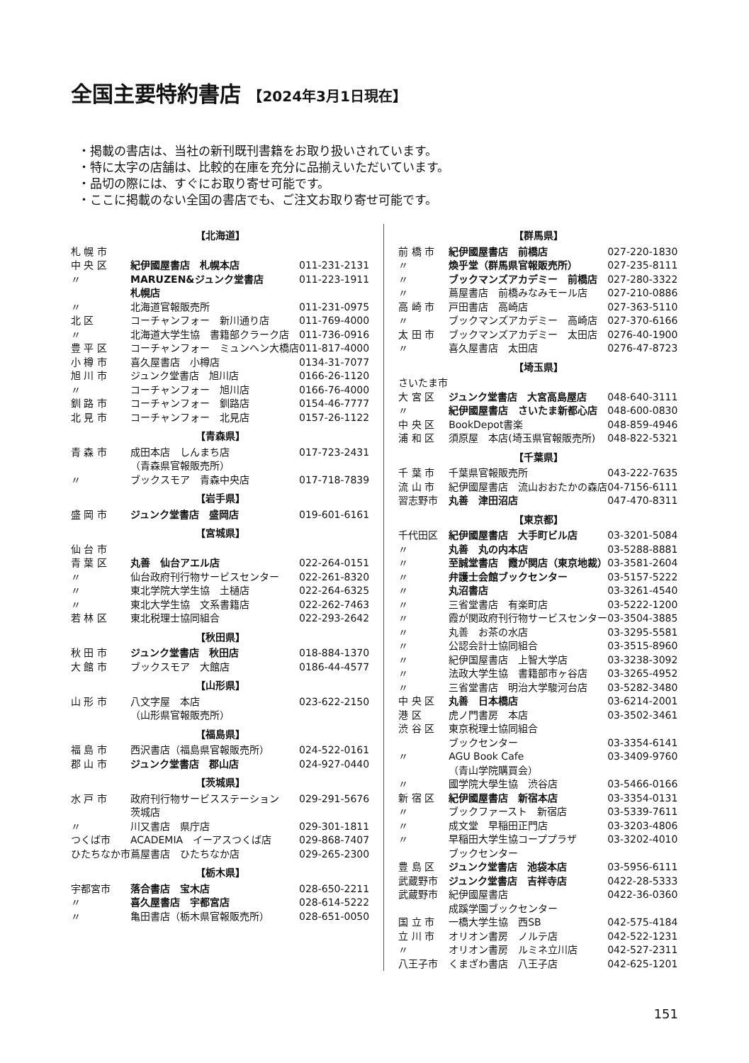全国主要特約書店 【2024年3月1日現在】
・掲載の書店は、当社の新刊既刊書籍をお取り扱いされています。
・特に太字の店舗は、比較的在庫を充分に品揃えいただいています。
・品切の際には、すぐにお取り寄せ可能です。
・ここに掲載のない全国の書店でも、ご注文お取り寄せ可能です。
| 【北海道】 | | |
| 札 幌 市 | | |
| 中 央 区 | 紀伊國屋書店 札幌本店 | 011-231-2131 |
| 〃 | MARUZEN&ジュンク堂書店 札幌店 | 011-223-1911 |
| 〃 | 北海道官報販売所 | 011-231-0975 |
| 北 区 | コーチャンフォー 新川通り店 | 011-769-4000 |
| 〃 | 北海道大学生協 書籍部クラーク店 | 011-736-0916 |
| 豊 平 区 | コーチャンフォー ミュンヘン大橋店 | 011-817-4000 |
| 小 樽 市 | 喜久屋書店 小樽店 | 0134-31-7077 |
| 旭 川 市 | ジュンク堂書店 旭川店 | 0166-26-1120 |
| 〃 | コーチャンフォー 旭川店 | 0166-76-4000 |
| 釧 路 市 | コーチャンフォー 釧路店 | 0154-46-7777 |
| 北 見 市 | コーチャンフォー 北見店 | 0157-26-1122 |
| 【青森県】 | | |
| 青 森 市 | 成田本店 しんまち店 （青森県官報販売所） | 017-723-2431 |
| 〃 | ブックスモア 青森中央店 | 017-718-7839 |
| 【岩手県】 | | |
| 盛 岡 市 | ジュンク堂書店 盛岡店 | 019-601-6161 |
| 【宮城県】 | | |
| 仙 台 市 | | |
| 青 葉 区 | 丸善 仙台アエル店 | 022-264-0151 |
| 〃 | 仙台政府刊行物サービスセンター | 022-261-8320 |
| 〃 | 東北学院大学生協 土樋店 | 022-264-6325 |
| 〃 | 東北大学生協 文系書籍店 | 022-262-7463 |
| 若 林 区 | 東北税理士協同組合 | 022-293-2642 |
| 【秋田県】 | | |
| 秋 田 市 | ジュンク堂書店 秋田店 | 018-884-1370 |
| 大 館 市 | ブックスモア 大館店 | 0186-44-4577 |
| 【山形県】 | | |
| 山 形 市 | 八文字屋 本店 （山形県官報販売所） | 023-622-2150 |
| 【福島県】 | | |
| 福 島 市 | 西沢書店（福島県官報販売所） | 024-522-0161 |
| 郡 山 市 | ジュンク堂書店 郡山店 | 024-927-0440 |
| 【茨城県】 | | |
| 水 戸 市 | 政府刊行物サービスステーション 茨城店 | 029-291-5676 |
| 〃 | 川又書店 県庁店 | 029-301-1811 |
| つくば市 | ACADEMIA イーアスつくば店 | 029-868-7407 |
| ひたちなか市 | 蔦屋書店 ひたちなか店 | 029-265-2300 |
| 【栃木県】 | | |
| 宇都宮市 | 落合書店 宝木店 | 028-650-2211 |
| 〃 | 喜久屋書店 宇都宮店 | 028-614-5222 |
| 〃 | 亀田書店（栃木県官報販売所） | 028-651-0050 |
| 【群馬県】 | | |
| 前 橋 市 | 紀伊國屋書店 前橋店 | 027-220-1830 |
| 〃 | 煥乎堂（群馬県官報販売所） | 027-235-8111 |
| 〃 | ブックマンズアカデミー 前橋店 | 027-280-3322 |
| 〃 | 蔦屋書店 前橋みなみモール店 | 027-210-0886 |
| 高 崎 市 | 戸田書店 高崎店 | 027-363-5110 |
| 〃 | ブックマンズアカデミー 高崎店 | 027-370-6166 |
| 太 田 市 | ブックマンズアカデミー 太田店 | 0276-40-1900 |
| 〃 | 喜久屋書店 太田店 | 0276-47-8723 |
| 【埼玉県】 | | |
| さいたま市 | | |
| 大 宮 区 | ジュンク堂書店 大宮高島屋店 | 048-640-3111 |
| 〃 | 紀伊國屋書店 さいたま新都心店 | 048-600-0830 |
| 中 央 区 | BookDepot書楽 | 048-859-4946 |
| 浦 和 区 | 須原屋 本店(埼玉県官報販売所) | 048-822-5321 |
| 【千葉県】 | | |
| 千 葉 市 | 千葉県官報販売所 | 043-222-7635 |
| 流 山 市 | 紀伊國屋書店 流山おおたかの森店 | 04-7156-6111 |
| 習志野市 | 丸善 津田沼店 | 047-470-8311 |
| 【東京都】 | | |
| 千代田区 | 紀伊國屋書店 大手町ビル店 | 03-3201-5084 |
| 〃 | 丸善 丸の内本店 | 03-5288-8881 |
| 〃 | 至誠堂書店 霞が関店（東京地裁） | 03-3581-2604 |
| 〃 | 弁護士会館ブックセンター | 03-5157-5222 |
| 〃 | 丸沼書店 | 03-3261-4540 |
| 〃 | 三省堂書店 有楽町店 | 03-5222-1200 |
| 〃 | 霞が関政府刊行物サービスセンター | 03-3504-3885 |
| 〃 | 丸善 お茶の水店 | 03-3295-5581 |
| 〃 | 公認会計士協同組合 | 03-3515-8960 |
| 〃 | 紀伊国屋書店 上智大学店 | 03-3238-3092 |
| 〃 | 法政大学生協 書籍部市ヶ谷店 | 03-3265-4952 |
| 〃 | 三省堂書店 明治大学駿河台店 | 03-5282-3480 |
| 中 央 区 | 丸善 日本橋店 | 03-6214-2001 |
| 港 区 | 虎ノ門書房 本店 | 03-3502-3461 |
| 渋 谷 区 | 東京税理士協同組合 ブックセンター | 03-3354-6141 |
| 〃 | AGU Book Cafe （青山学院購買会） | 03-3409-9760 |
| 〃 | 國学院大學生協 渋谷店 | 03-5466-0166 |
| 新 宿 区 | 紀伊國屋書店 新宿本店 | 03-3354-0131 |
| 〃 | ブックファースト 新宿店 | 03-5339-7611 |
| 〃 | 成文堂 早稲田正門店 | 03-3203-4806 |
| 〃 | 早稲田大学生協コーププラザ ブックセンター | 03-3202-4010 |
| 豊 島 区 | ジュンク堂書店 池袋本店 | 03-5956-6111 |
| 武蔵野市 | ジュンク堂書店 吉祥寺店 | 0422-28-5333 |
| 武蔵野市 | 紀伊國屋書店 成蹊学園ブックセンター | 0422-36-0360 |
| 国 立 市 | 一橋大学生協 西SB | 042-575-4184 |
| 立 川 市 | オリオン書房 ノルテ店 | 042-522-1231 |
| 〃 | オリオン書房 ルミネ立川店 | 042-527-2311 |
| 八王子市 | くまざわ書店 八王子店 | 042-625-1201 |
151